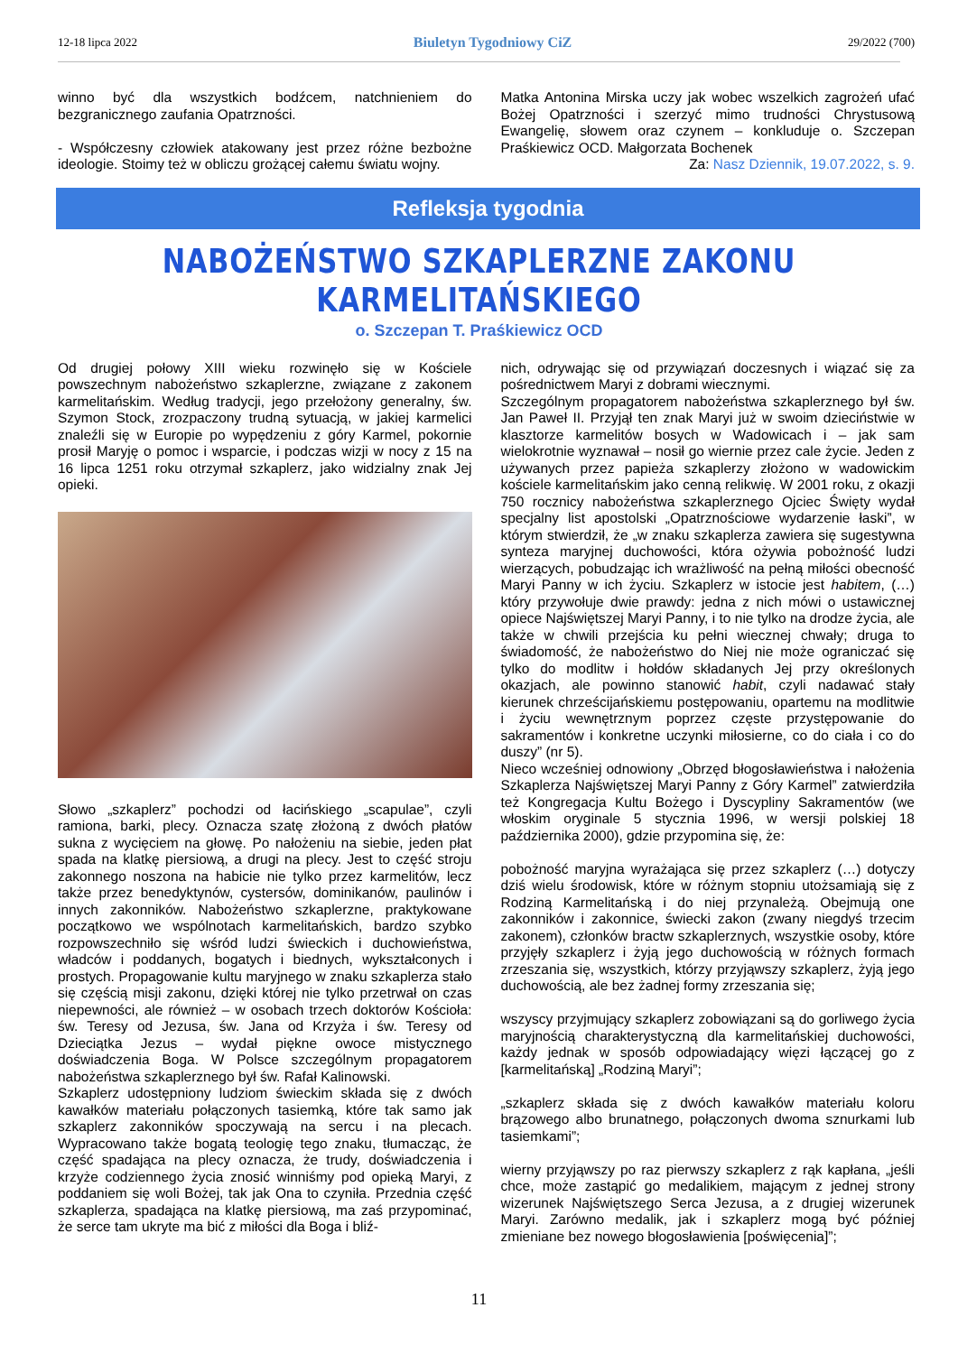12-18 lipca 2022 Biuletyn Tygodniowy CiZ 29/2022 (700)
winno być dla wszystkich bodźcem, natchnieniem do bezgranicznego zaufania Opatrzności.
- Współczesny człowiek atakowany jest przez różne bezbożne ideologie. Stoimy też w obliczu grożącej całemu światu wojny.
Matka Antonina Mirska uczy jak wobec wszelkich zagrożeń ufać Bożej Opatrzności i szerzyć mimo trudności Chrystusową Ewangelię, słowem oraz czynem – konkluduje o. Szczepan Praśkiewicz OCD. Małgorzata Bochenek
Za: Nasz Dziennik, 19.07.2022, s. 9.
Refleksja tygodnia
NABOŻEŃSTWO SZKAPLERZNE ZAKONU KARMELITAŃSKIEGO
o. Szczepan T. Praśkiewicz OCD
Od drugiej połowy XIII wieku rozwinęło się w Kościele powszechnym nabożeństwo szkaplerzne, związane z zakonem karmelitańskim. Według tradycji, jego przełożony generalny, św. Szymon Stock, zrozpaczony trudną sytuacją, w jakiej karmelici znaleźli się w Europie po wypędzeniu z góry Karmel, pokornie prosił Maryję o pomoc i wsparcie, i podczas wizji w nocy z 15 na 16 lipca 1251 roku otrzymał szkaplerz, jako widzialny znak Jej opieki.
Słowo „szkaplerz” pochodzi od łacińskiego „scapulae”, czyli ramiona, barki, plecy. Oznacza szatę złożoną z dwóch płatów sukna z wycięciem na głowę. Po nałożeniu na siebie, jeden płat spada na klatkę piersiową, a drugi na plecy. Jest to część stroju zakonnego noszona na habicie nie tylko przez karmelitów, lecz także przez benedyktynów, cystersów, dominikanów, paulinów i innych zakonników. Nabożeństwo szkaplerzne, praktykowane początkowo we wspólnotach karmelitańskich, bardzo szybko rozpowszechniło się wśród ludzi świeckich i duchowieństwa, władców i poddanych, bogatych i biednych, wykształconych i prostych. Propagowanie kultu maryjnego w znaku szkaplerza stało się częścią misji zakonu, dzięki której nie tylko przetrwał on czas niepewności, ale również – w osobach trzech doktorów Kościoła: św. Teresy od Jezusa, św. Jana od Krzyża i św. Teresy od Dzieciątka Jezus – wydał piękne owoce mistycznego doświadczenia Boga. W Polsce szczególnym propagatorem nabożeństwa szkaplerznego był św. Rafał Kalinowski.
Szkaplerz udostępniony ludziom świeckim składa się z dwóch kawałków materiału połączonych tasiemką, które tak samo jak szkaplerz zakonników spoczywają na sercu i na plecach. Wypracowano także bogatą teologię tego znaku, tłumacząc, że część spadająca na plecy oznacza, że trudy, doświadczenia i krzyże codziennego życia znosić winniśmy pod opieką Maryi, z poddaniem się woli Bożej, tak jak Ona to czyniła. Przednia część szkaplerza, spadająca na klatkę piersiową, ma zaś przypominać, że serce tam ukryte ma bić z miłości dla Boga i bliź-
nich, odrywając się od przywiązań doczesnych i wiązać się za pośrednictwem Maryi z dobrami wiecznymi.
Szczególnym propagatorem nabożeństwa szkaplerznego był św. Jan Paweł II. Przyjął ten znak Maryi już w swoim dzieciństwie w klasztorze karmelitów bosych w Wadowicach i – jak sam wielokrotnie wyznawał – nosił go wiernie przez cale życie. Jeden z używanych przez papieża szkaplerzy złożono w wadowickim kościele karmelitańskim jako cenną relikwię. W 2001 roku, z okazji 750 rocznicy nabożeństwa szkaplerznego Ojciec Święty wydał specjalny list apostolski „Opatrznościowe wydarzenie łaski”, w którym stwierdził, że „w znaku szkaplerza zawiera się sugestywna synteza maryjnej duchowości, która ożywia pobożność ludzi wierzących, pobudzając ich wrażliwość na pełną miłości obecność Maryi Panny w ich życiu. Szkaplerz w istocie jest habitem, (…) który przywołuje dwie prawdy: jedna z nich mówi o ustawicznej opiece Najświętszej Maryi Panny, i to nie tylko na drodze życia, ale także w chwili przejścia ku pełni wiecznej chwały; druga to świadomość, że nabożeństwo do Niej nie może ograniczać się tylko do modlitw i hołdów składanych Jej przy określonych okazjach, ale powinno stanowić habit, czyli nadawać stały kierunek chrześcijańskiemu postępowaniu, opartemu na modlitwie i życiu wewnętrznym poprzez częste przystępowanie do sakramentów i konkretne uczynki miłosierne, co do ciała i co do duszy” (nr 5).
Nieco wcześniej odnowiony „Obrzęd błogosławieństwa i nałożenia Szkaplerza Najświętszej Maryi Panny z Góry Karmel” zatwierdziła też Kongregacja Kultu Bożego i Dyscypliny Sakramentów (we włoskim oryginale 5 stycznia 1996, w wersji polskiej 18 października 2000), gdzie przypomina się, że:
pobożność maryjna wyrażająca się przez szkaplerz (…) dotyczy dziś wielu środowisk, które w różnym stopniu utożsamiają się z Rodziną Karmelitańską i do niej przynależą. Obejmują one zakonników i zakonnice, świecki zakon (zwany niegdyś trzecim zakonem), członków bractw szkaplerznych, wszystkie osoby, które przyjęły szkaplerz i żyją jego duchowością w różnych formach zrzeszania się, wszystkich, którzy przyjąwszy szkaplerz, żyją jego duchowością, ale bez żadnej formy zrzeszania się;
wszyscy przyjmujący szkaplerz zobowiązani są do gorliwego życia maryjnością charakterystyczną dla karmelitańskiej duchowości, każdy jednak w sposób odpowiadający więzi łączącej go z [karmelitańską] „Rodziną Maryi”;
„szkaplerz składa się z dwóch kawałków materiału koloru brązowego albo brunatnego, połączonych dwoma sznurkami lub tasiemkami”;
wierny przyjąwszy po raz pierwszy szkaplerz z rąk kapłana, „jeśli chce, może zastąpić go medalikiem, mającym z jednej strony wizerunek Najświętszego Serca Jezusa, a z drugiej wizerunek Maryi. Zarówno medalik, jak i szkaplerz mogą być później zmieniane bez nowego błogosławienia [poświęcenia]”;
11